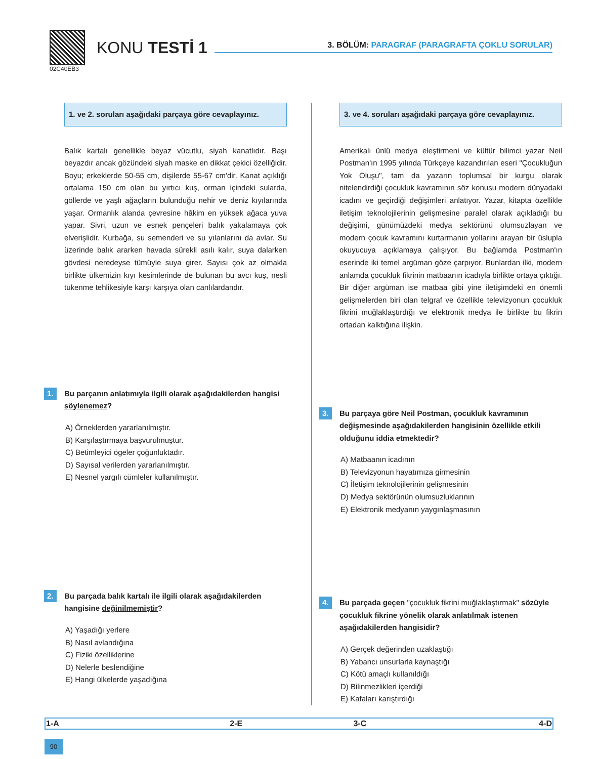02C40EB3
KONU TESTİ 1
3. BÖLÜM: PARAGRAF (PARAGRAFTA ÇOKLU SORULAR)
1. ve 2. soruları aşağıdaki parçaya göre cevaplayınız.
Balık kartalı genellikle beyaz vücutlu, siyah kanatlıdır. Başı beyazdır ancak gözündeki siyah maske en dikkat çekici özelliğidir. Boyu; erkeklerde 50-55 cm, dişilerde 55-67 cm'dir. Kanat açıklığı ortalama 150 cm olan bu yırtıcı kuş, orman içindeki sularda, göllerde ve yaşlı ağaçların bulunduğu nehir ve deniz kıyılarında yaşar. Ormanlık alanda çevresine hâkim en yüksek ağaca yuva yapar. Sivri, uzun ve esnek pençeleri balık yakalamaya çok elverişlidir. Kurbağa, su semenderi ve su yılanlarını da avlar. Su üzerinde balık ararken havada sürekli asılı kalır, suya dalarken gövdesi neredeyse tümüyle suya girer. Sayısı çok az olmakla birlikte ülkemizin kıyı kesimlerinde de bulunan bu avcı kuş, nesli tükenme tehlikesiyle karşı karşıya olan canlılardandır.
1. Bu parçanın anlatımıyla ilgili olarak aşağıdakilerden hangisi söylenemez?
A) Örneklerden yararlanılmıştır.
B) Karşılaştırmaya başvurulmuştur.
C) Betimleyici ögeler çoğunluktadır.
D) Sayısal verilerden yararlanılmıştır.
E) Nesnel yargılı cümleler kullanılmıştır.
2. Bu parçada balık kartalı ile ilgili olarak aşağıdakilerden hangisine değinilmemiştir?
A) Yaşadığı yerlere
B) Nasıl avlandığına
C) Fiziki özelliklerine
D) Nelerle beslendiğine
E) Hangi ülkelerde yaşadığına
3. ve 4. soruları aşağıdaki parçaya göre cevaplayınız.
Amerikalı ünlü medya eleştirmeni ve kültür bilimci yazar Neil Postman'ın 1995 yılında Türkçeye kazandırılan eseri "Çocukluğun Yok Oluşu", tam da yazarın toplumsal bir kurgu olarak nitelendirdiği çocukluk kavramının söz konusu modern dünyadaki icadını ve geçirdiği değişimleri anlatıyor. Yazar, kitapta özellikle iletişim teknolojilerinin gelişmesine paralel olarak açıkladığı bu değişimi, günümüzdeki medya sektörünü olumsuzlayan ve modern çocuk kavramını kurtarmanın yollarını arayan bir üslupla okuyucuya açıklamaya çalışıyor. Bu bağlamda Postman'ın eserinde iki temel argüman göze çarpıyor. Bunlardan ilki, modern anlamda çocukluk fikrinin matbaanın icadıyla birlikte ortaya çıktığı. Bir diğer argüman ise matbaa gibi yine iletişimdeki en önemli gelişmelerden biri olan telgraf ve özellikle televizyonun çocukluk fikrini muğlaklaştırdığı ve elektronik medya ile birlikte bu fikrin ortadan kalktığına ilişkin.
3. Bu parçaya göre Neil Postman, çocukluk kavramının değişmesinde aşağıdakilerden hangisinin özellikle etkili olduğunu iddia etmektedir?
A) Matbaanın icadının
B) Televizyonun hayatımıza girmesinin
C) İletişim teknolojilerinin gelişmesinin
D) Medya sektörünün olumsuzluklarının
E) Elektronik medyanın yaygınlaşmasının
4. Bu parçada geçen "çocukluk fikrini muğlaklaştırmak" sözüyle çocukluk fikrine yönelik olarak anlatılmak istenen aşağıdakilerden hangisidir?
A) Gerçek değerinden uzaklaştığı
B) Yabancı unsurlarla kaynaştığı
C) Kötü amaçlı kullanıldığı
D) Bilinmezlikleri içerdiği
E) Kafaları karıştırdığı
| 1-A | 2-E | 3-C | 4-D |
90